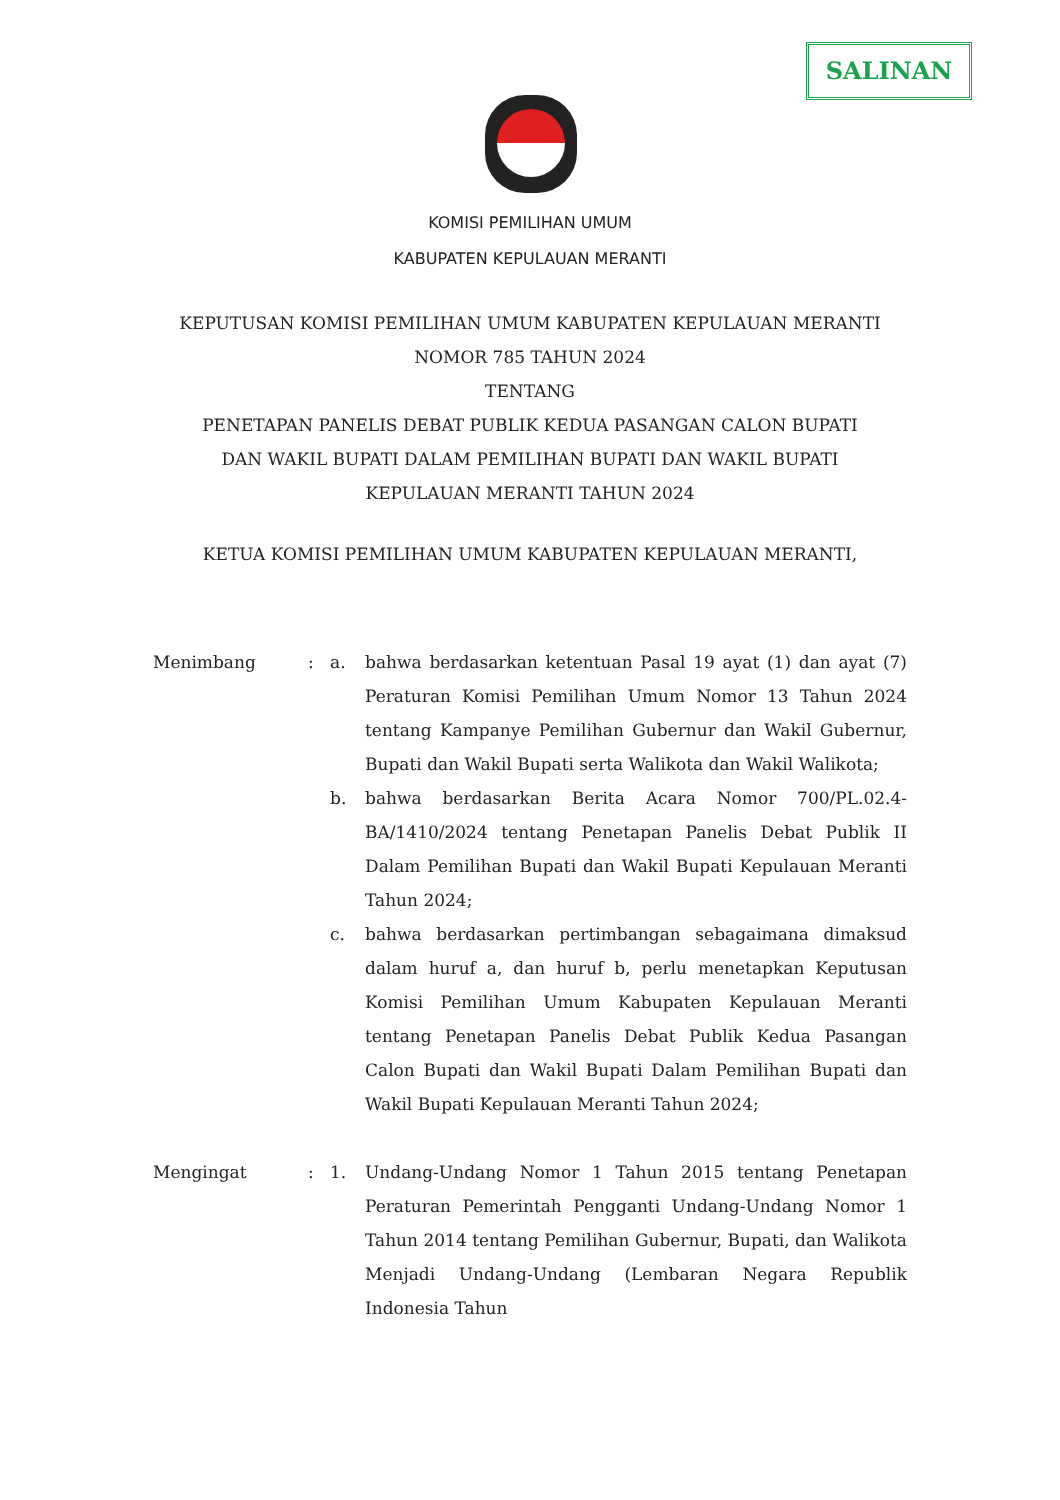SALINAN
KOMISI PEMILIHAN UMUM
KABUPATEN KEPULAUAN MERANTI
KEPUTUSAN KOMISI PEMILIHAN UMUM KABUPATEN KEPULAUAN MERANTI
NOMOR 785 TAHUN 2024
TENTANG
PENETAPAN PANELIS DEBAT PUBLIK KEDUA PASANGAN CALON BUPATI
DAN WAKIL BUPATI DALAM PEMILIHAN BUPATI DAN WAKIL BUPATI
KEPULAUAN MERANTI TAHUN 2024
KETUA KOMISI PEMILIHAN UMUM KABUPATEN KEPULAUAN MERANTI,
Menimbang : a. bahwa berdasarkan ketentuan Pasal 19 ayat (1) dan ayat (7) Peraturan Komisi Pemilihan Umum Nomor 13 Tahun 2024 tentang Kampanye Pemilihan Gubernur dan Wakil Gubernur, Bupati dan Wakil Bupati serta Walikota dan Wakil Walikota;
b. bahwa berdasarkan Berita Acara Nomor 700/PL.02.4-BA/1410/2024 tentang Penetapan Panelis Debat Publik II Dalam Pemilihan Bupati dan Wakil Bupati Kepulauan Meranti Tahun 2024;
c. bahwa berdasarkan pertimbangan sebagaimana dimaksud dalam huruf a, dan huruf b, perlu menetapkan Keputusan Komisi Pemilihan Umum Kabupaten Kepulauan Meranti tentang Penetapan Panelis Debat Publik Kedua Pasangan Calon Bupati dan Wakil Bupati Dalam Pemilihan Bupati dan Wakil Bupati Kepulauan Meranti Tahun 2024;
Mengingat : 1. Undang-Undang Nomor 1 Tahun 2015 tentang Penetapan Peraturan Pemerintah Pengganti Undang-Undang Nomor 1 Tahun 2014 tentang Pemilihan Gubernur, Bupati, dan Walikota Menjadi Undang-Undang (Lembaran Negara Republik Indonesia Tahun